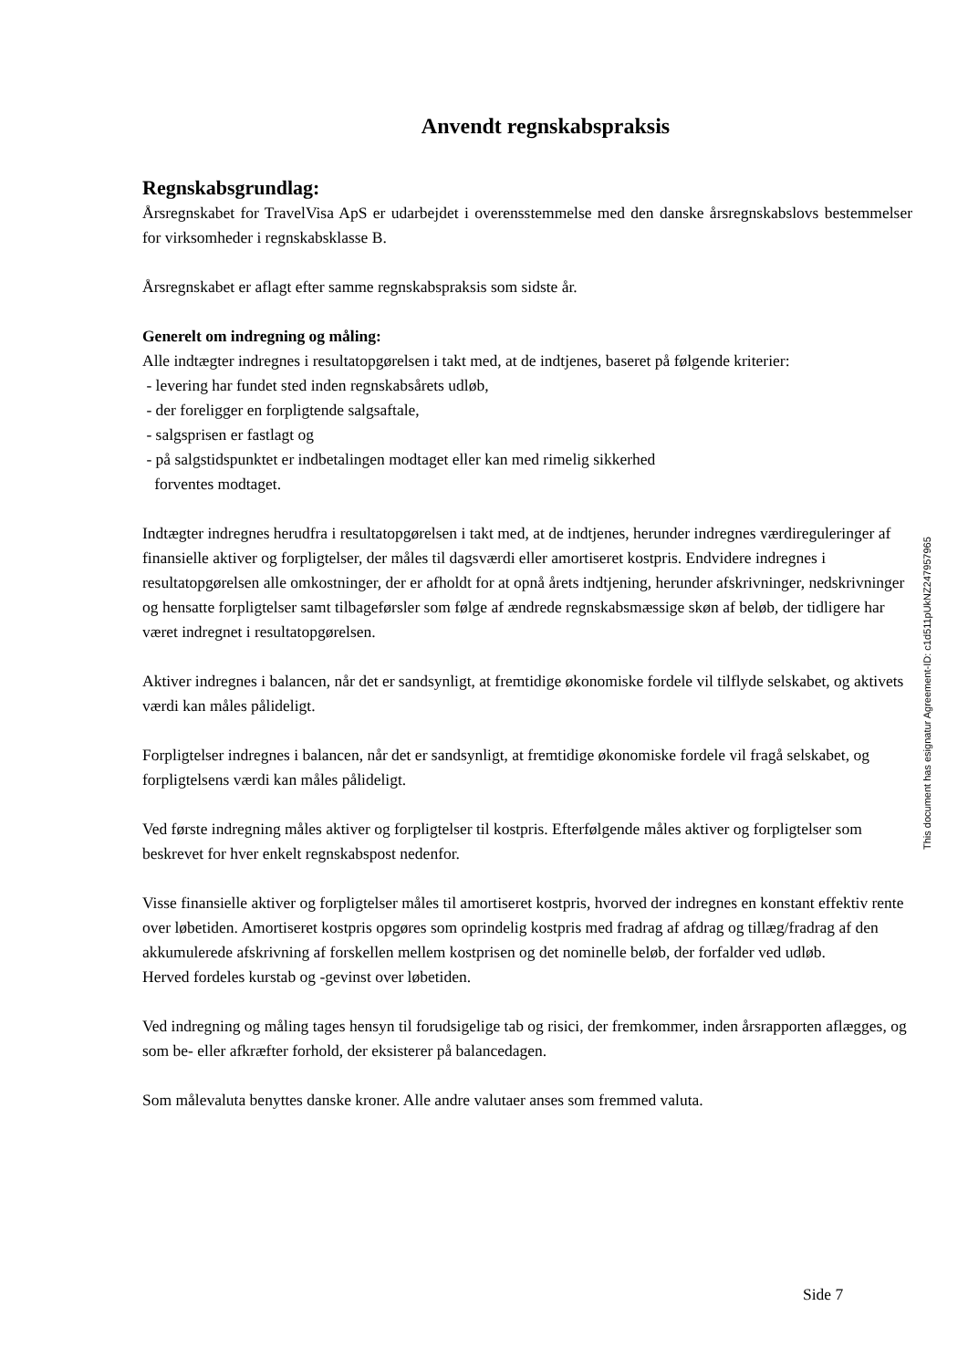Anvendt regnskabspraksis
Regnskabsgrundlag:
Årsregnskabet for TravelVisa ApS er udarbejdet i overensstemmelse med den danske årsregnskabslovs bestemmelser for virksomheder i regnskabsklasse B.
Årsregnskabet er aflagt efter samme regnskabspraksis som sidste år.
Generelt om indregning og måling:
Alle indtægter indregnes i resultatopgørelsen i takt med, at de indtjenes, baseret på følgende kriterier:
- levering har fundet sted inden regnskabsårets udløb,
- der foreligger en forpligtende salgsaftale,
- salgsprisen er fastlagt og
- på salgstidspunktet er indbetalingen modtaget eller kan med rimelig sikkerhed
forventes modtaget.
Indtægter indregnes herudfra i resultatopgørelsen i takt med, at de indtjenes, herunder indregnes værdireguleringer af finansielle aktiver og forpligtelser, der måles til dagsværdi eller amortiseret kostpris. Endvidere indregnes i resultatopgørelsen alle omkostninger, der er afholdt for at opnå årets indtjening, herunder afskrivninger, nedskrivninger og hensatte forpligtelser samt tilbageførsler som følge af ændrede regnskabsmæssige skøn af beløb, der tidligere har været indregnet i resultatopgørelsen.
Aktiver indregnes i balancen, når det er sandsynligt, at fremtidige økonomiske fordele vil tilflyde selskabet, og aktivets værdi kan måles pålideligt.
Forpligtelser indregnes i balancen, når det er sandsynligt, at fremtidige økonomiske fordele vil fragå selskabet, og forpligtelsens værdi kan måles pålideligt.
Ved første indregning måles aktiver og forpligtelser til kostpris. Efterfølgende måles aktiver og forpligtelser som beskrevet for hver enkelt regnskabspost nedenfor.
Visse finansielle aktiver og forpligtelser måles til amortiseret kostpris, hvorved der indregnes en konstant effektiv rente over løbetiden. Amortiseret kostpris opgøres som oprindelig kostpris med fradrag af afdrag og tillæg/fradrag af den akkumulerede afskrivning af forskellen mellem kostprisen og det nominelle beløb, der forfalder ved udløb.
Herved fordeles kurstab og -gevinst over løbetiden.
Ved indregning og måling tages hensyn til forudsigelige tab og risici, der fremkommer, inden årsrapporten aflægges, og som be- eller afkræfter forhold, der eksisterer på balancedagen.
Som målevaluta benyttes danske kroner. Alle andre valutaer anses som fremmed valuta.
This document has esignatur Agreement-ID: c1d511pUkNZ247957965
Side 7